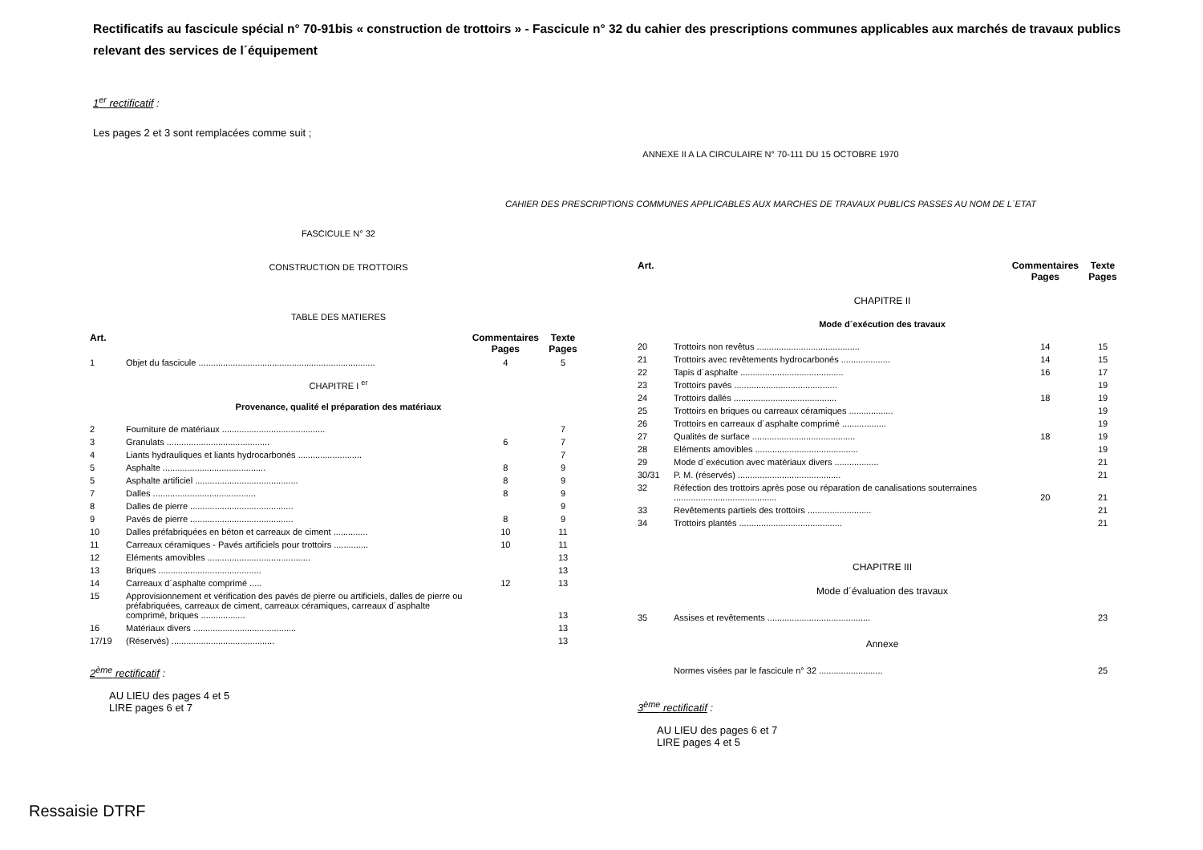Rectificatifs au fascicule spécial n° 70-91bis « construction de trottoirs » - Fascicule n° 32 du cahier des prescriptions communes applicables aux marchés de travaux publics relevant des services de l´équipement
1<sup>er</sup> rectificatif :
Les pages 2 et 3 sont remplacées comme suit ;
ANNEXE II A LA CIRCULAIRE N° 70-111 DU 15 OCTOBRE 1970
CAHIER DES PRESCRIPTIONS COMMUNES APPLICABLES AUX MARCHES DE TRAVAUX PUBLICS PASSES AU NOM DE L´ETAT
FASCICULE N° 32
CONSTRUCTION DE TROTTOIRS
TABLE DES MATIERES
| Art. | | Commentaires Pages | Texte Pages |
| --- | --- | --- | --- |
| 1 | Objet du fascicule ........................................................................ | 4 | 5 |
| CHAPITRE I <sup>er</sup> | | | |
| Provenance, qualité el préparation des matériaux | | | |
| 2 | Fourniture de matériaux .......................................... | | 7 |
| 3 | Granulats .......................................... | 6 | 7 |
| 4 | Liants hydrauliques et liants hydrocarbonés .......................... | | 7 |
| 5 | Asphalte .......................................... | 8 | 9 |
| 5 | Asphalte artificiel .......................................... | 8 | 9 |
| 7 | Dalles .......................................... | 8 | 9 |
| 8 | Dalles de pierre .......................................... | | 9 |
| 9 | Pavés de pierre .......................................... | 8 | 9 |
| 10 | Dalles préfabriquées en béton et carreaux de ciment .............. | 10 | 11 |
| 11 | Carreaux céramiques - Pavés artificiels pour trottoirs .............. | 10 | 11 |
| 12 | Eléments amovibles .......................................... | | 13 |
| 13 | Briques .......................................... | | 13 |
| 14 | Carreaux d´asphalte comprimé ..... | 12 | 13 |
| 15 | Approvisionnement et vérification des pavés de pierre ou artificiels, dalles de pierre ou préfabriquées, carreaux de ciment, carreaux céramiques, carreaux d´asphalte comprimé, briques .................. | | 13 |
| 16 | Matériaux divers .......................................... | | 13 |
| 17/19 | (Réservés) .......................................... | | 13 |
2<sup>ème</sup> rectificatif :
AU LIEU des pages 4 et 5
LIRE pages 6 et 7
| Art. | | Commentaires Pages | Texte Pages |
| --- | --- | --- | --- |
| CHAPITRE II | | | |
| Mode d´exécution des travaux | | | |
| 20 | Trottoirs non revêtus .......................................... | 14 | 15 |
| 21 | Trottoirs avec revêtements hydrocarbonés .................... | 14 | 15 |
| 22 | Tapis d´asphalte .......................................... | 16 | 17 |
| 23 | Trottoirs pavés .......................................... | | 19 |
| 24 | Trottoirs dallés .......................................... | 18 | 19 |
| 25 | Trottoirs en briques ou carreaux céramiques .................. | | 19 |
| 26 | Trottoirs en carreaux d´asphalte comprimé .................. | | 19 |
| 27 | Qualités de surface .......................................... | 18 | 19 |
| 28 | Eléments amovibles .......................................... | | 19 |
| 29 | Mode d´exécution avec matériaux divers .................. | | 21 |
| 30/31 | P. M. (réservés) .......................................... | | 21 |
| 32 | Réfection des trottoirs après pose ou réparation de canalisations souterraines .......................................... | 20 | 21 |
| 33 | Revêtements partiels des trottoirs .......................... | | 21 |
| 34 | Trottoirs plantés .......................................... | | 21 |
| CHAPITRE III | | | |
| Mode d´évaluation des travaux | | | |
| 35 | Assises et revêtements .......................................... | | 23 |
| Annexe | | | |
| | Normes visées par le fascicule n° 32 .......................... | | 25 |
3<sup>ème</sup> rectificatif :
AU LIEU des pages 6 et 7
LIRE pages 4 et 5
Ressaisie DTRF